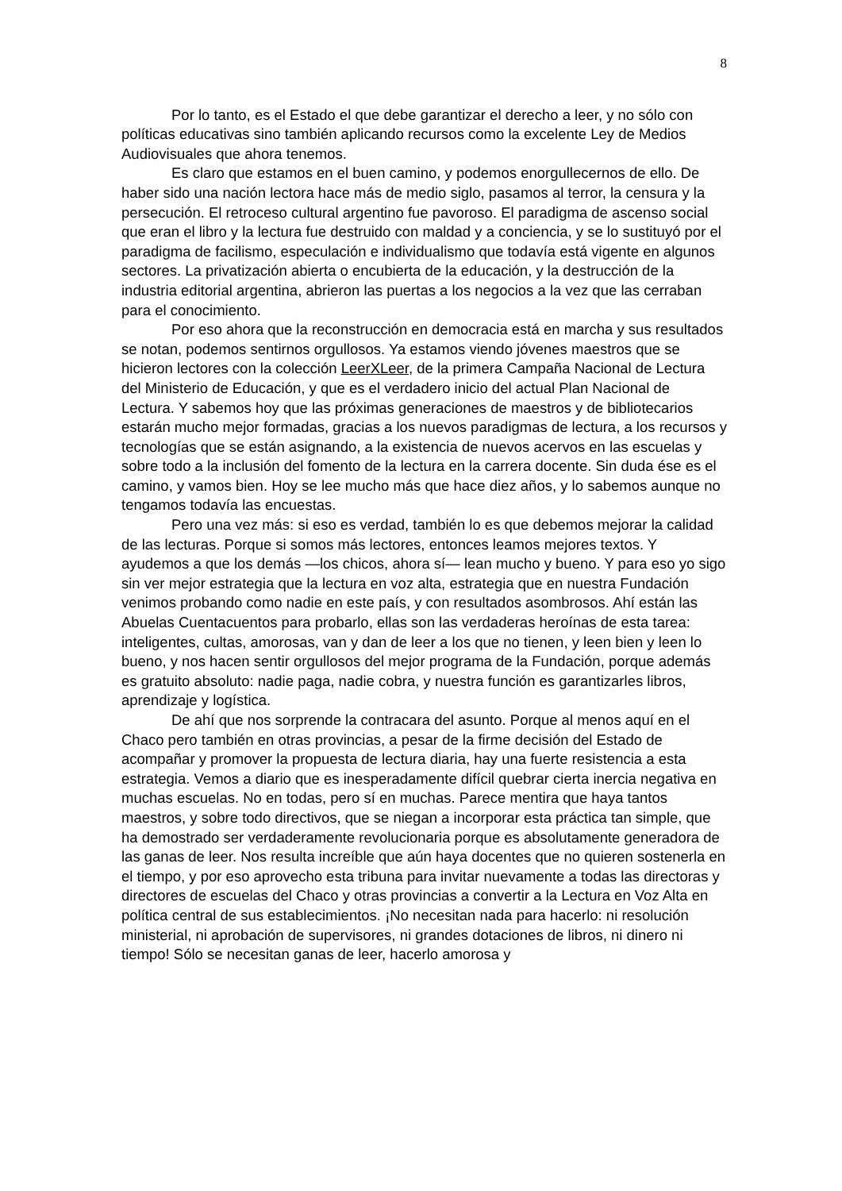8
Por lo tanto, es el Estado el que debe garantizar el derecho a leer, y no sólo con políticas educativas sino también aplicando recursos como la excelente Ley de Medios Audiovisuales que ahora tenemos.
Es claro que estamos en el buen camino, y podemos enorgullecernos de ello. De haber sido una nación lectora hace más de medio siglo, pasamos al terror, la censura y la persecución. El retroceso cultural argentino fue pavoroso. El paradigma de ascenso social que eran el libro y la lectura fue destruido con maldad y a conciencia, y se lo sustituyó por el paradigma de facilismo, especulación e individualismo que todavía está vigente en algunos sectores. La privatización abierta o encubierta de la educación, y la destrucción de la industria editorial argentina, abrieron las puertas a los negocios a la vez que las cerraban para el conocimiento.
Por eso ahora que la reconstrucción en democracia está en marcha y sus resultados se notan, podemos sentirnos orgullosos. Ya estamos viendo jóvenes maestros que se hicieron lectores con la colección LeerXLeer, de la primera Campaña Nacional de Lectura del Ministerio de Educación, y que es el verdadero inicio del actual Plan Nacional de Lectura. Y sabemos hoy que las próximas generaciones de maestros y de bibliotecarios estarán mucho mejor formadas, gracias a los nuevos paradigmas de lectura, a los recursos y tecnologías que se están asignando, a la existencia de nuevos acervos en las escuelas y sobre todo a la inclusión del fomento de la lectura en la carrera docente. Sin duda ése es el camino, y vamos bien. Hoy se lee mucho más que hace diez años, y lo sabemos aunque no tengamos todavía las encuestas.
Pero una vez más: si eso es verdad, también lo es que debemos mejorar la calidad de las lecturas. Porque si somos más lectores, entonces leamos mejores textos. Y ayudemos a que los demás —los chicos, ahora sí— lean mucho y bueno. Y para eso yo sigo sin ver mejor estrategia que la lectura en voz alta, estrategia que en nuestra Fundación venimos probando como nadie en este país, y con resultados asombrosos. Ahí están las Abuelas Cuentacuentos para probarlo, ellas son las verdaderas heroínas de esta tarea: inteligentes, cultas, amorosas, van y dan de leer a los que no tienen, y leen bien y leen lo bueno, y nos hacen sentir orgullosos del mejor programa de la Fundación, porque además es gratuito absoluto: nadie paga, nadie cobra, y nuestra función es garantizarles libros, aprendizaje y logística.
De ahí que nos sorprende la contracara del asunto. Porque al menos aquí en el Chaco pero también en otras provincias, a pesar de la firme decisión del Estado de acompañar y promover la propuesta de lectura diaria, hay una fuerte resistencia a esta estrategia. Vemos a diario que es inesperadamente difícil quebrar cierta inercia negativa en muchas escuelas. No en todas, pero sí en muchas. Parece mentira que haya tantos maestros, y sobre todo directivos, que se niegan a incorporar esta práctica tan simple, que ha demostrado ser verdaderamente revolucionaria porque es absolutamente generadora de las ganas de leer. Nos resulta increíble que aún haya docentes que no quieren sostenerla en el tiempo, y por eso aprovecho esta tribuna para invitar nuevamente a todas las directoras y directores de escuelas del Chaco y otras provincias a convertir a la Lectura en Voz Alta en política central de sus establecimientos. ¡No necesitan nada para hacerlo: ni resolución ministerial, ni aprobación de supervisores, ni grandes dotaciones de libros, ni dinero ni tiempo! Sólo se necesitan ganas de leer, hacerlo amorosa y